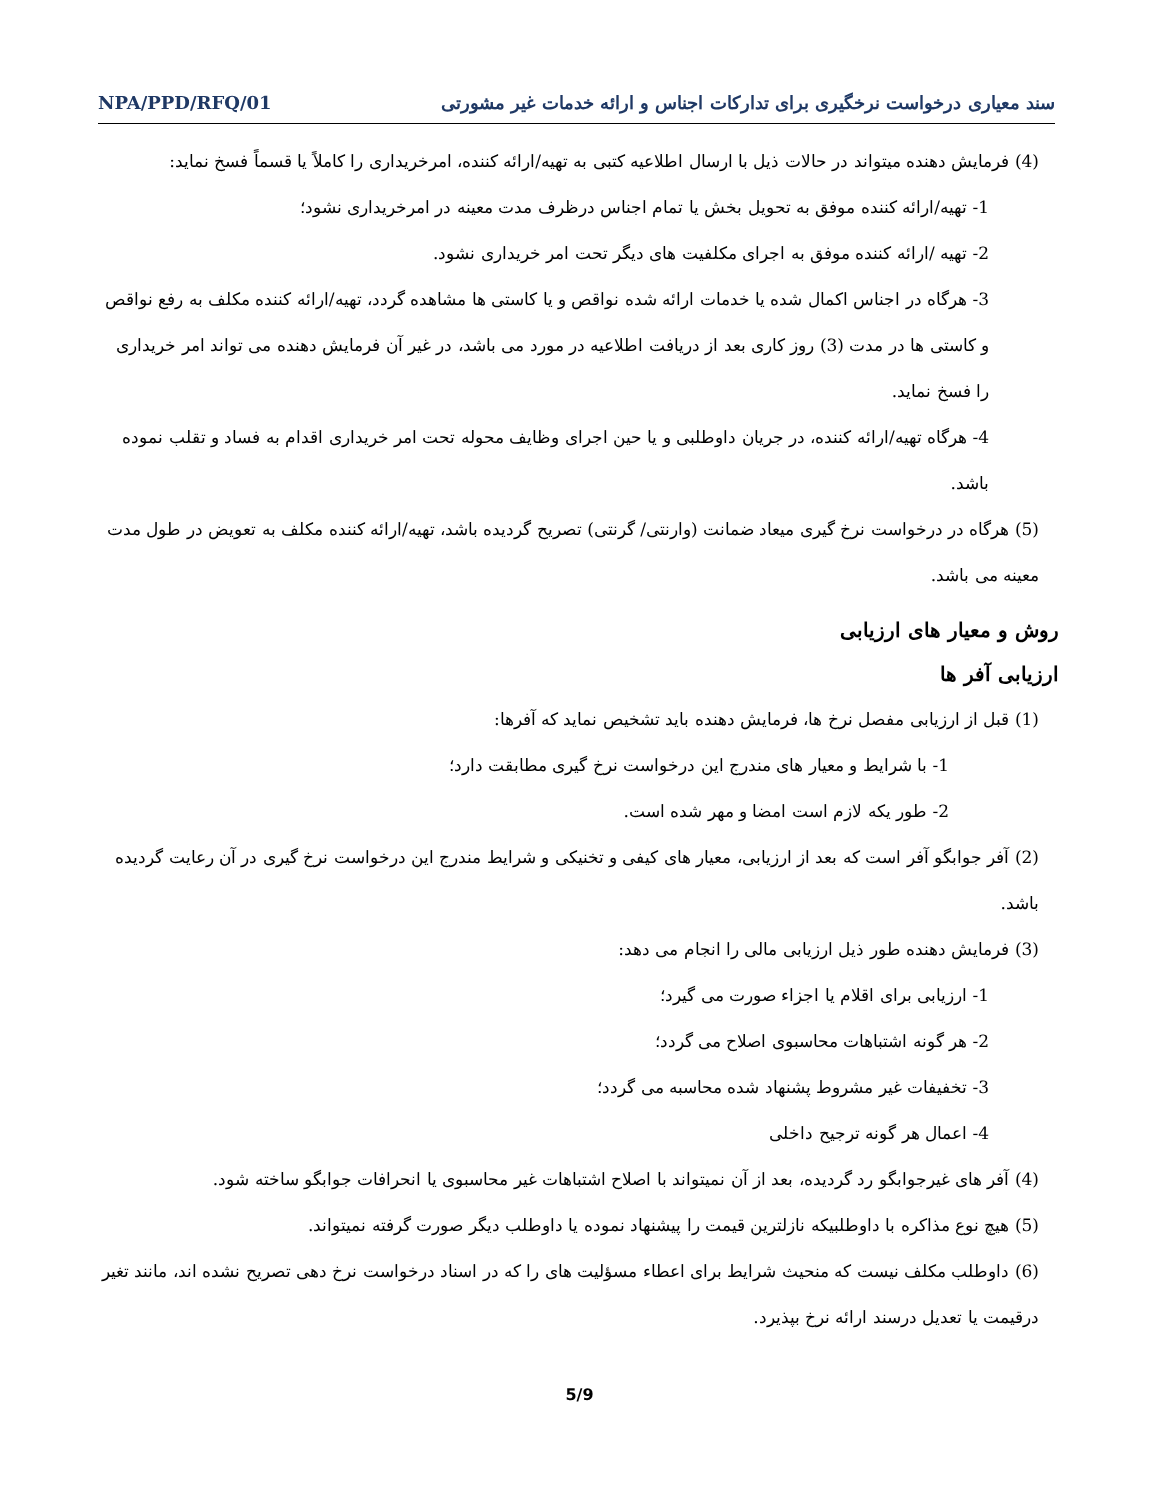سند معیاری درخواست نرخگیری برای تدارکات اجناس و ارائه خدمات غیر مشورتی NPA/PPD/RFQ/01
(4) فرمایش دهنده میتواند در حالات ذیل با ارسال اطلاعیه کتبی به تهیه/ارائه کننده، امرخریداری را کاملاً یا قسماً فسخ نماید:
1- تهیه/ارائه کننده موفق به تحویل بخش یا تمام اجناس درظرف مدت معینه در امرخریداری نشود؛
2- تهیه /ارائه کننده موفق به اجرای مکلفیت های دیگر تحت امر خریداری نشود.
3- هرگاه در اجناس اکمال شده یا خدمات ارائه شده نواقص و یا کاستی ها مشاهده گردد، تهیه/ارائه کننده مکلف به رفع نواقص و کاستی ها در مدت (3) روز کاری بعد از دریافت اطلاعیه در مورد می باشد، در غیر آن فرمایش دهنده می تواند امر خریداری را فسخ نماید.
4- هرگاه تهیه/ارائه کننده، در جریان داوطلبی و یا حین اجرای وظایف محوله تحت امر خریداری اقدام به فساد و تقلب نموده باشد.
(5) هرگاه در درخواست نرخ گیری میعاد ضمانت (وارنتی/ گرنتی) تصریح گردیده باشد، تهیه/ارائه کننده مکلف به تعویض در طول مدت معینه می باشد.
روش و معیار های ارزیابی
ارزیابی آفر ها
(1) قبل از ارزیابی مفصل نرخ ها، فرمایش دهنده باید تشخیص نماید که آفرها:
1- با شرایط و معیار های مندرج این درخواست نرخ گیری مطابقت دارد؛
2- طور یکه لازم است امضا و مهر شده است.
(2) آفر جوابگو آفر است که بعد از ارزیابی، معیار های کیفی و تخنیکی و شرایط مندرج این درخواست نرخ گیری در آن رعایت گردیده باشد.
(3) فرمایش دهنده طور ذیل ارزیابی مالی را انجام می دهد:
1- ارزیابی برای اقلام یا اجزاء صورت می گیرد؛
2- هر گونه اشتباهات محاسبوی اصلاح می گردد؛
3- تخفیفات غیر مشروط پشنهاد شده محاسبه می گردد؛
4- اعمال هر گونه ترجیح داخلی
(4) آفر های غیرجوابگو رد گردیده، بعد از آن نمیتواند با اصلاح اشتباهات غیر محاسبوی یا انحرافات جوابگو ساخته شود.
(5) هیچ نوع مذاکره با داوطلبیکه نازلترین قیمت را پیشنهاد نموده یا داوطلب دیگر صورت گرفته نمیتواند.
(6) داوطلب مکلف نیست که منحیث شرایط برای اعطاء مسؤلیت های را که در اسناد درخواست نرخ دهی تصریح نشده اند، مانند تغیر درقیمت یا تعدیل درسند ارائه نرخ بپذیرد.
5/9